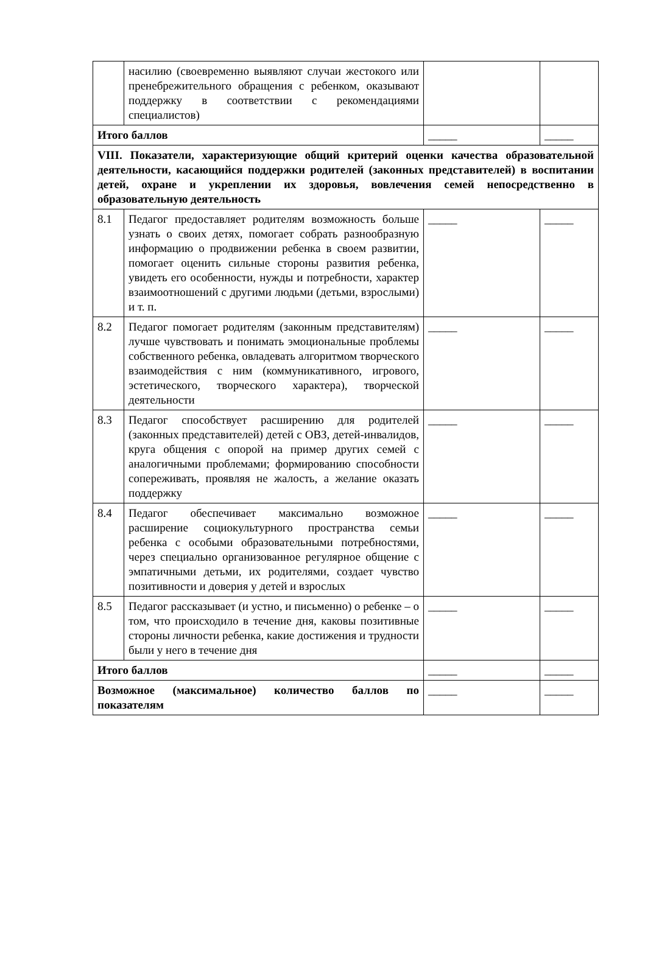| | насилию (своевременно выявляют случаи жестокого или пренебрежительного обращения с ребенком, оказывают поддержку в соответствии с рекомендациями специалистов) | | |
| Итого баллов | | _____ | _____ |
| VIII. Показатели, характеризующие общий критерий оценки качества образовательной деятельности, касающийся поддержки родителей (законных представителей) в воспитании детей, охране и укреплении их здоровья, вовлечения семей непосредственно в образовательную деятельность | | | |
| 8.1 | Педагог предоставляет родителям возможность больше узнать о своих детях, помогает собрать разнообразную информацию о продвижении ребенка в своем развитии, помогает оценить сильные стороны развития ребенка, увидеть его особенности, нужды и потребности, характер взаимоотношений с другими людьми (детьми, взрослыми) и т. п. | _____ | _____ |
| 8.2 | Педагог помогает родителям (законным представителям) лучше чувствовать и понимать эмоциональные проблемы собственного ребенка, овладевать алгоритмом творческого взаимодействия с ним (коммуникативного, игрового, эстетического, творческого характера), творческой деятельности | _____ | _____ |
| 8.3 | Педагог способствует расширению для родителей (законных представителей) детей с ОВЗ, детей-инвалидов, круга общения с опорой на пример других семей с аналогичными проблемами; формированию способности сопереживать, проявляя не жалость, а желание оказать поддержку | _____ | _____ |
| 8.4 | Педагог обеспечивает максимально возможное расширение социокультурного пространства семьи ребенка с особыми образовательными потребностями, через специально организованное регулярное общение с эмпатичными детьми, их родителями, создает чувство позитивности и доверия у детей и взрослых | _____ | _____ |
| 8.5 | Педагог рассказывает (и устно, и письменно) о ребенке – о том, что происходило в течение дня, каковы позитивные стороны личности ребенка, какие достижения и трудности были у него в течение дня | _____ | _____ |
| Итого баллов | | _____ | _____ |
| Возможное (максимальное) количество баллов по показателям | | _____ | _____ |